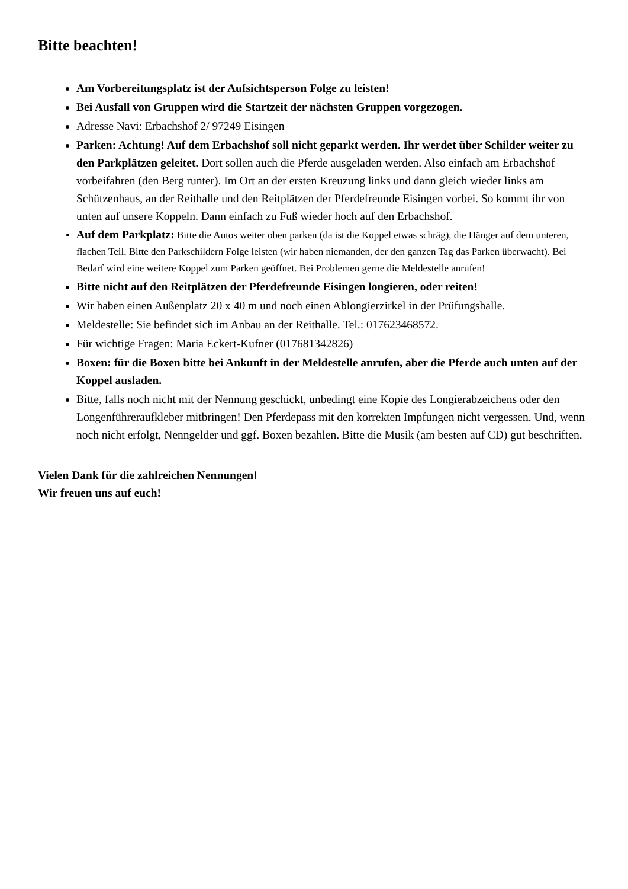Bitte beachten!
Am Vorbereitungsplatz ist der Aufsichtsperson Folge zu leisten!
Bei Ausfall von Gruppen wird die Startzeit der nächsten Gruppen vorgezogen.
Adresse Navi: Erbachshof 2/ 97249 Eisingen
Parken: Achtung! Auf dem Erbachshof soll nicht geparkt werden. Ihr werdet über Schilder weiter zu den Parkplätzen geleitet. Dort sollen auch die Pferde ausgeladen werden. Also einfach am Erbachshof vorbeifahren (den Berg runter). Im Ort an der ersten Kreuzung links und dann gleich wieder links am Schützenhaus, an der Reithalle und den Reitplätzen der Pferdefreunde Eisingen vorbei. So kommt ihr von unten auf unsere Koppeln. Dann einfach zu Fuß wieder hoch auf den Erbachshof.
Auf dem Parkplatz: Bitte die Autos weiter oben parken (da ist die Koppel etwas schräg), die Hänger auf dem unteren, flachen Teil. Bitte den Parkschildern Folge leisten (wir haben niemanden, der den ganzen Tag das Parken überwacht). Bei Bedarf wird eine weitere Koppel zum Parken geöffnet. Bei Problemen gerne die Meldestelle anrufen!
Bitte nicht auf den Reitplätzen der Pferdefreunde Eisingen longieren, oder reiten!
Wir haben einen Außenplatz 20 x 40 m und noch einen Ablongierzirkel in der Prüfungshalle.
Meldestelle: Sie befindet sich im Anbau an der Reithalle. Tel.: 017623468572.
Für wichtige Fragen: Maria Eckert-Kufner (017681342826)
Boxen: für die Boxen bitte bei Ankunft in der Meldestelle anrufen, aber die Pferde auch unten auf der Koppel ausladen.
Bitte, falls noch nicht mit der Nennung geschickt, unbedingt eine Kopie des Longierabzeichens oder den Longenführeraufkleber mitbringen! Den Pferdepass mit den korrekten Impfungen nicht vergessen. Und, wenn noch nicht erfolgt, Nenngelder und ggf. Boxen bezahlen. Bitte die Musik (am besten auf CD) gut beschriften.
Vielen Dank für die zahlreichen Nennungen!
Wir freuen uns auf euch!